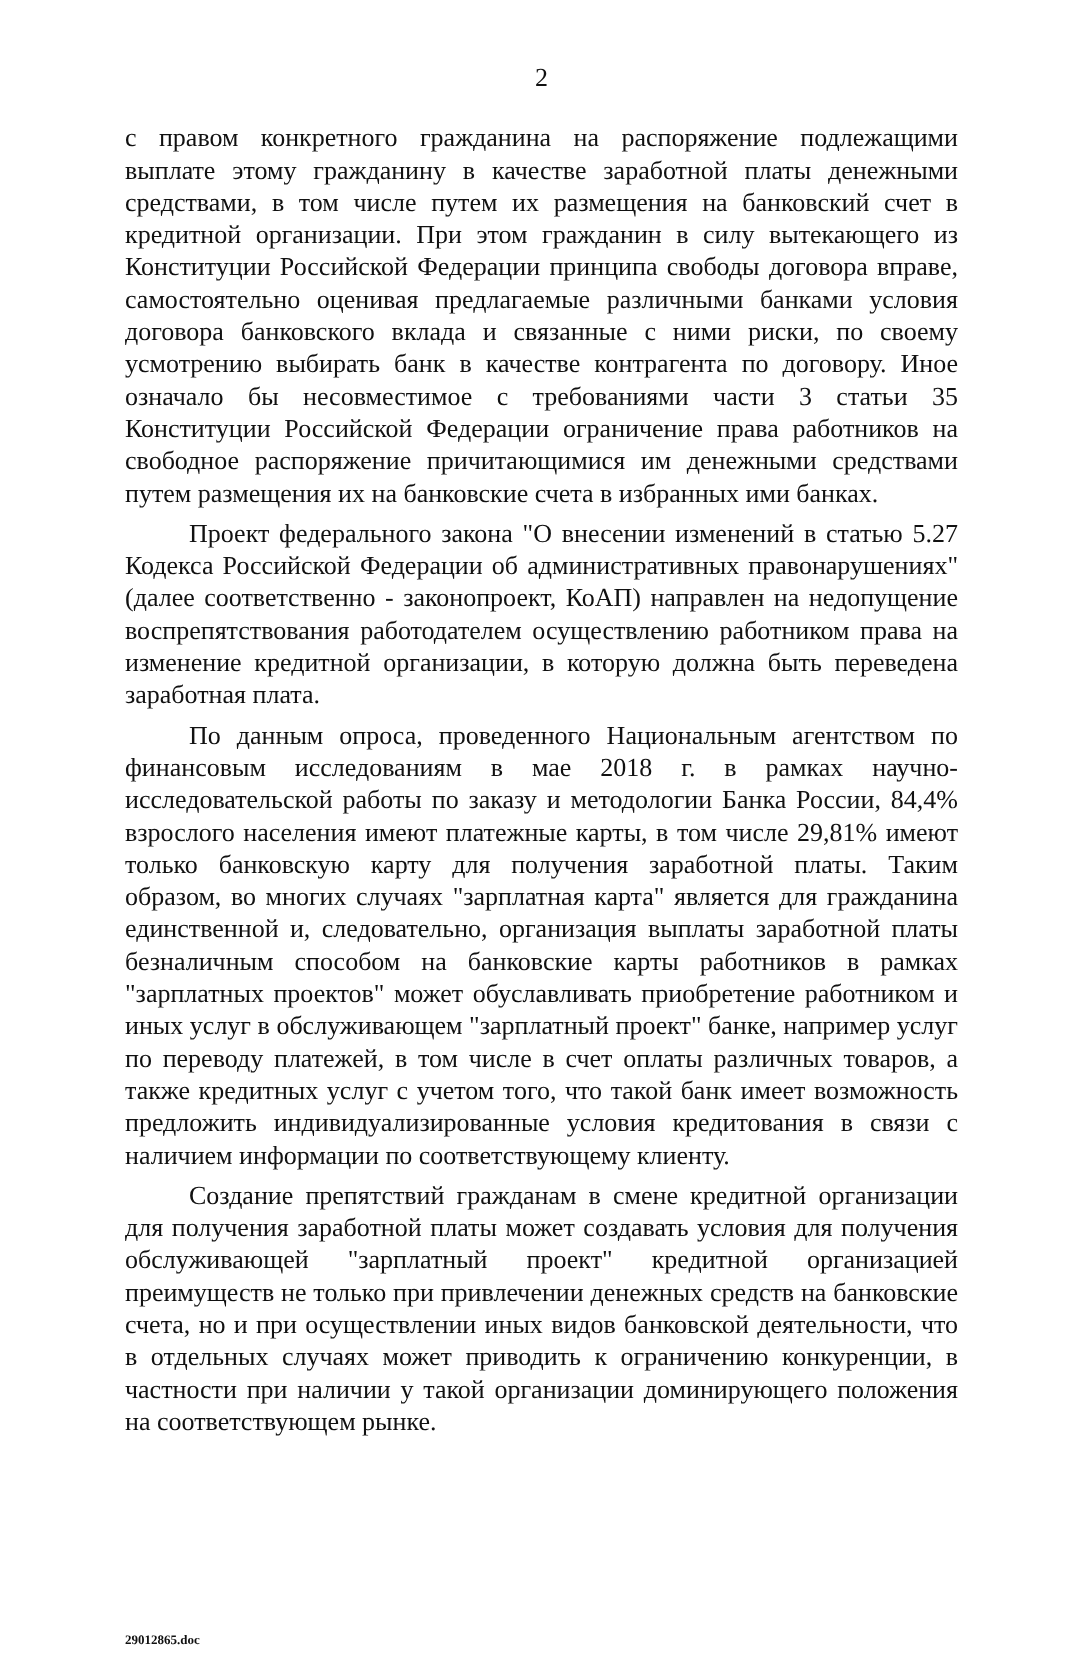2
с правом конкретного гражданина на распоряжение подлежащими выплате этому гражданину в качестве заработной платы денежными средствами, в том числе путем их размещения на банковский счет в кредитной организации. При этом гражданин в силу вытекающего из Конституции Российской Федерации принципа свободы договора вправе, самостоятельно оценивая предлагаемые различными банками условия договора банковского вклада и связанные с ними риски, по своему усмотрению выбирать банк в качестве контрагента по договору. Иное означало бы несовместимое с требованиями части 3 статьи 35 Конституции Российской Федерации ограничение права работников на свободное распоряжение причитающимися им денежными средствами путем размещения их на банковские счета в избранных ими банках.
Проект федерального закона "О внесении изменений в статью 5.27 Кодекса Российской Федерации об административных правонарушениях" (далее соответственно - законопроект, КоАП) направлен на недопущение воспрепятствования работодателем осуществлению работником права на изменение кредитной организации, в которую должна быть переведена заработная плата.
По данным опроса, проведенного Национальным агентством по финансовым исследованиям в мае 2018 г. в рамках научно-исследовательской работы по заказу и методологии Банка России, 84,4% взрослого населения имеют платежные карты, в том числе 29,81% имеют только банковскую карту для получения заработной платы. Таким образом, во многих случаях "зарплатная карта" является для гражданина единственной и, следовательно, организация выплаты заработной платы безналичным способом на банковские карты работников в рамках "зарплатных проектов" может обуславливать приобретение работником и иных услуг в обслуживающем "зарплатный проект" банке, например услуг по переводу платежей, в том числе в счет оплаты различных товаров, а также кредитных услуг с учетом того, что такой банк имеет возможность предложить индивидуализированные условия кредитования в связи с наличием информации по соответствующему клиенту.
Создание препятствий гражданам в смене кредитной организации для получения заработной платы может создавать условия для получения обслуживающей "зарплатный проект" кредитной организацией преимуществ не только при привлечении денежных средств на банковские счета, но и при осуществлении иных видов банковской деятельности, что в отдельных случаях может приводить к ограничению конкуренции, в частности при наличии у такой организации доминирующего положения на соответствующем рынке.
29012865.doc